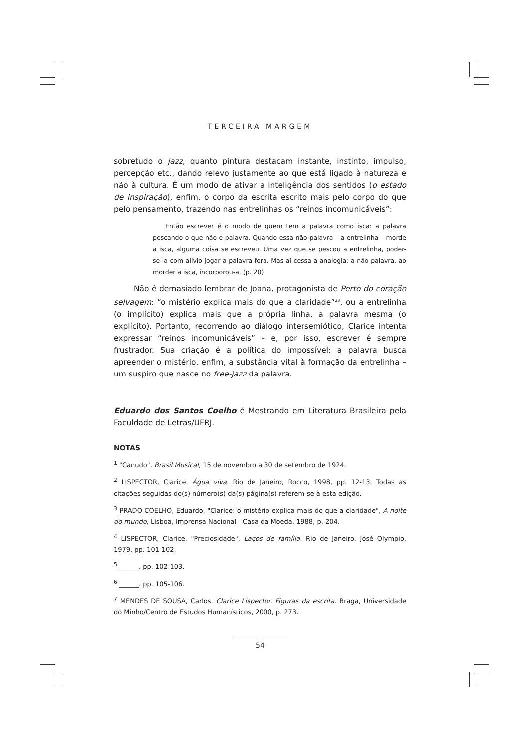TERCEIRA MARGEM
sobretudo o jazz, quanto pintura destacam instante, instinto, impulso, percepção etc., dando relevo justamente ao que está ligado à natureza e não à cultura. É um modo de ativar a inteligência dos sentidos (o estado de inspiração), enfim, o corpo da escrita escrito mais pelo corpo do que pelo pensamento, trazendo nas entrelinhas os “reinos incomunicáveis”:
Então escrever é o modo de quem tem a palavra como isca: a palavra pescando o que não é palavra. Quando essa não-palavra – a entrelinha – morde a isca, alguma coisa se escreveu. Uma vez que se pescou a entrelinha, poder-se-ia com alívio jogar a palavra fora. Mas aí cessa a analogia: a não-palavra, ao morder a isca, incorporou-a. (p. 20)
Não é demasiado lembrar de Joana, protagonista de Perto do coração selvagem: “o mistério explica mais do que a claridade”<sup>23</sup>, ou a entrelinha (o implícito) explica mais que a própria linha, a palavra mesma (o explícito). Portanto, recorrendo ao diálogo intersemiótico, Clarice intenta expressar “reinos incomunicáveis” – e, por isso, escrever é sempre frustrador. Sua criação é a política do impossível: a palavra busca apreender o mistério, enfim, a substância vital à formação da entrelinha – um suspiro que nasce no free-jazz da palavra.
Eduardo dos Santos Coelho é Mestrando em Literatura Brasileira pela Faculdade de Letras/UFRJ.
NOTAS
<sup>1</sup> "Canudo", Brasil Musical, 15 de novembro a 30 de setembro de 1924.
<sup>2</sup> LISPECTOR, Clarice. Água viva. Rio de Janeiro, Rocco, 1998, pp. 12-13. Todas as citações seguidas do(s) número(s) da(s) página(s) referem-se à esta edição.
<sup>3</sup> PRADO COELHO, Eduardo. "Clarice: o mistério explica mais do que a claridade", A noite do mundo, Lisboa, Imprensa Nacional - Casa da Moeda, 1988, p. 204.
<sup>4</sup> LISPECTOR, Clarice. "Preciosidade", Laços de família. Rio de Janeiro, José Olympio, 1979, pp. 101-102.
<sup>5</sup> ______. pp. 102-103.
<sup>6</sup> ______. pp. 105-106.
<sup>7</sup> MENDES DE SOUSA, Carlos. Clarice Lispector. Figuras da escrita. Braga, Universidade do Minho/Centro de Estudos Humanísticos, 2000, p. 273.
54